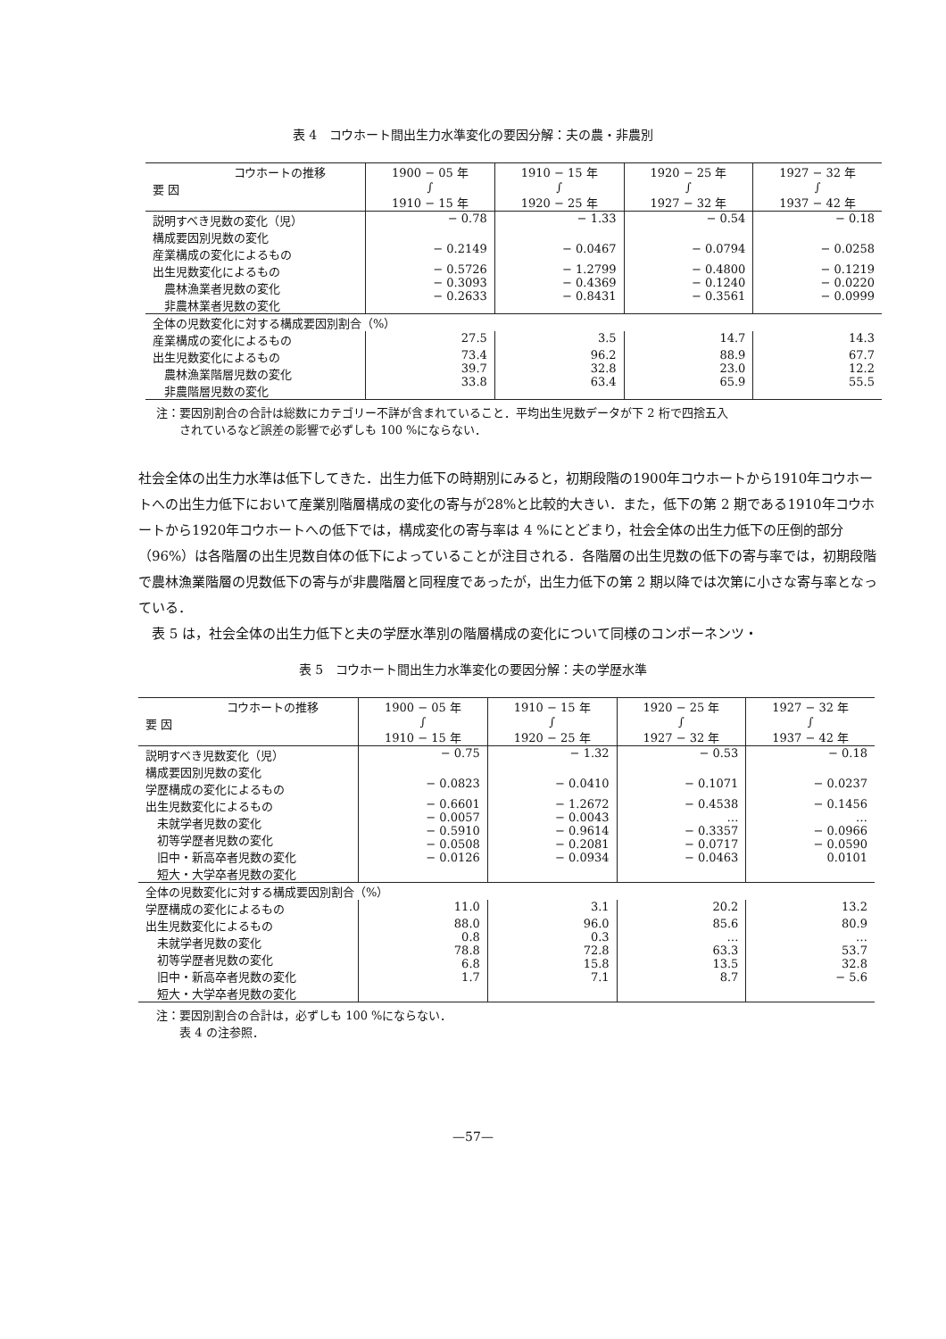表 4　コウホート間出生力水準変化の要因分解：夫の農・非農別
| コウホートの推移 要 因 | 1900 − 05 年 ∫ 1910 − 15 年 | 1910 − 15 年 ∫ 1920 − 25 年 | 1920 − 25 年 ∫ 1927 − 32 年 | 1927 − 32 年 ∫ 1937 − 42 年 |
| --- | --- | --- | --- | --- |
| 説明すべき児数の変化（児） | − 0.78 | − 1.33 | − 0.54 | − 0.18 |
| 構成要因別児数の変化 産業構成の変化によるもの | − 0.2149 | − 0.0467 | − 0.0794 | − 0.0258 |
| 出生児数変化によるもの 農林漁業者児数の変化 非農林業者児数の変化 | − 0.5726 − 0.3093 − 0.2633 | − 1.2799 − 0.4369 − 0.8431 | − 0.4800 − 0.1240 − 0.3561 | − 0.1219 − 0.0220 − 0.0999 |
| 全体の児数変化に対する構成要因別割合（%） | | | | |
| 産業構成の変化によるもの | 27.5 | 3.5 | 14.7 | 14.3 |
| 出生児数変化によるもの 農林漁業階層児数の変化 非農階層児数の変化 | 73.4 39.7 33.8 | 96.2 32.8 63.4 | 88.9 23.0 65.9 | 67.7 12.2 55.5 |
注：要因別割合の合計は総数にカテゴリー不詳が含まれていること．平均出生児数データが下 2 桁で四捨五入
　　されているなど誤差の影響で必ずしも 100 %にならない．
社会全体の出生力水準は低下してきた．出生力低下の時期別にみると，初期段階の1900年コウホートから1910年コウホートへの出生力低下において産業別階層構成の変化の寄与が28%と比較的大きい．また，低下の第 2 期である1910年コウホートから1920年コウホートへの低下では，構成変化の寄与率は 4 %にとどまり，社会全体の出生力低下の圧倒的部分（96%）は各階層の出生児数自体の低下によっていることが注目される．各階層の出生児数の低下の寄与率では，初期段階で農林漁業階層の児数低下の寄与が非農階層と同程度であったが，出生力低下の第 2 期以降では次第に小さな寄与率となっている．
　表 5 は，社会全体の出生力低下と夫の学歴水準別の階層構成の変化について同様のコンポーネンツ・
表 5　コウホート間出生力水準変化の要因分解：夫の学歴水準
| コウホートの推移 要 因 | 1900 − 05 年 ∫ 1910 − 15 年 | 1910 − 15 年 ∫ 1920 − 25 年 | 1920 − 25 年 ∫ 1927 − 32 年 | 1927 − 32 年 ∫ 1937 − 42 年 |
| --- | --- | --- | --- | --- |
| 説明すべき児数変化（児） | − 0.75 | − 1.32 | − 0.53 | − 0.18 |
| 構成要因別児数の変化 学歴構成の変化によるもの | − 0.0823 | − 0.0410 | − 0.1071 | − 0.0237 |
| 出生児数変化によるもの 未就学者児数の変化 初等学歴者児数の変化 旧中・新高卒者児数の変化 短大・大学卒者児数の変化 | − 0.6601 − 0.0057 − 0.5910 − 0.0508 − 0.0126 | − 1.2672 − 0.0043 − 0.9614 − 0.2081 − 0.0934 | − 0.4538 … − 0.3357 − 0.0717 − 0.0463 | − 0.1456 … − 0.0966 − 0.0590 0.0101 |
| 全体の児数変化に対する構成要因別割合（%） | | | | |
| 学歴構成の変化によるもの | 11.0 | 3.1 | 20.2 | 13.2 |
| 出生児数変化によるもの 未就学者児数の変化 初等学歴者児数の変化 旧中・新高卒者児数の変化 短大・大学卒者児数の変化 | 88.0 0.8 78.8 6.8 1.7 | 96.0 0.3 72.8 15.8 7.1 | 85.6 … 63.3 13.5 8.7 | 80.9 … 53.7 32.8 − 5.6 |
注：要因別割合の合計は，必ずしも 100 %にならない．
　　表 4 の注参照．
—57—